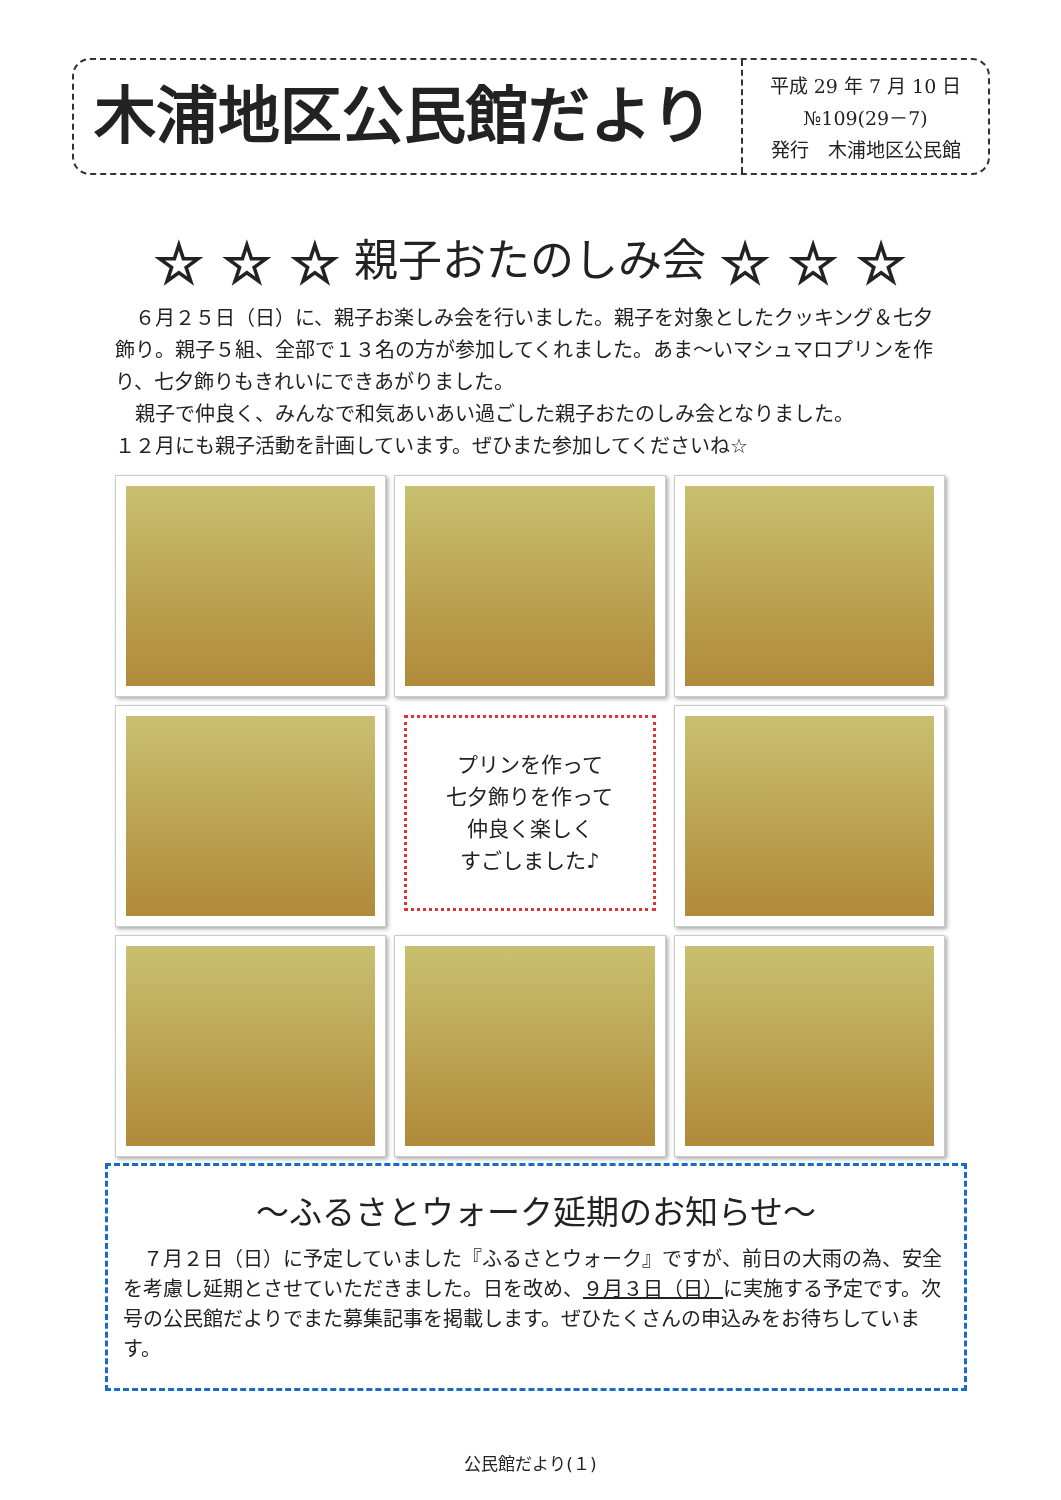木浦地区公民館だより
平成 29 年 7 月 10 日
№109(29－7)
発行　木浦地区公民館
☆ ☆ ☆ 親子おたのしみ会 ☆ ☆ ☆
　６月２５日（日）に、親子お楽しみ会を行いました。親子を対象としたクッキング＆七夕飾り。親子５組、全部で１３名の方が参加してくれました。あま～いマシュマロプリンを作り、七夕飾りもきれいにできあがりました。
　親子で仲良く、みんなで和気あいあい過ごした親子おたのしみ会となりました。
１２月にも親子活動を計画しています。ぜひまた参加してくださいね☆
プリンを作って
七夕飾りを作って
仲良く楽しく
すごしました♪
～ふるさとウォーク延期のお知らせ～
　７月２日（日）に予定していました『ふるさとウォーク』ですが、前日の大雨の為、安全を考慮し延期とさせていただきました。日を改め、９月３日（日）に実施する予定です。次号の公民館だよりでまた募集記事を掲載します。ぜひたくさんの申込みをお待ちしています。
公民館だより(１)